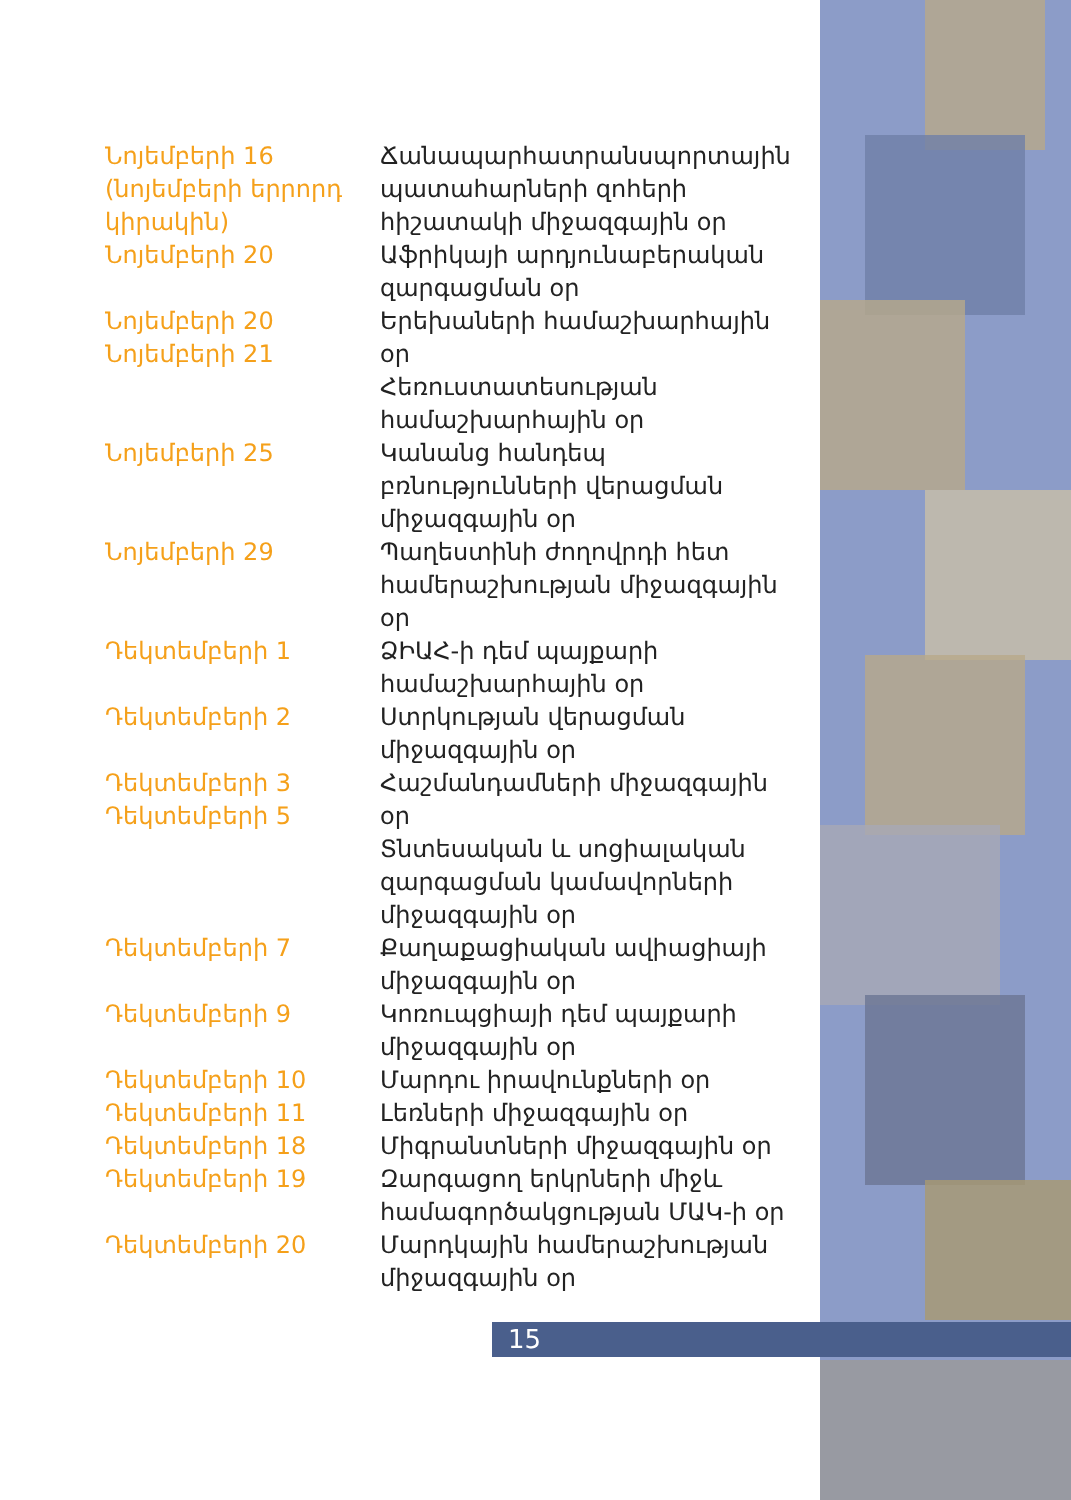| Նոյեմբերի 16 (նոյեմբերի երրորդ կիրակին) Նոյեմբերի 20 | Ճանապարհատրանսպորտային պատահարների զոհերի հիշատակի միջազգային օր Աֆրիկայի արդյունաբերական զարգացման օր |
| Նոյեմբերի 20 Նոյեմբերի 21 | Երեխաների համաշխարհային օր Հեռուստատեսության համաշխարհային օր |
| Նոյեմբերի 25 | Կանանց հանդեպ բռնությունների վերացման միջազգային օր |
| Նոյեմբերի 29 | Պաղեստինի ժողովրդի հետ համերաշխության միջազգային օր |
| Դեկտեմբերի 1 | ՁԻԱՀ-ի դեմ պայքարի համաշխարհային օր |
| Դեկտեմբերի 2 | Ստրկության վերացման միջազգային օր |
| Դեկտեմբերի 3 Դեկտեմբերի 5 | Հաշմանդամների միջազգային օր Տնտեսական և սոցիալական զարգացման կամավորների միջազգային օր |
| Դեկտեմբերի 7 | Քաղաքացիական ավիացիայի միջազգային օր |
| Դեկտեմբերի 9 | Կոռուպցիայի դեմ պայքարի միջազգային օր |
| Դեկտեմբերի 10 Դեկտեմբերի 11 Դեկտեմբերի 18 Դեկտեմբերի 19 | Մարդու իրավունքների օր Լեռների միջազգային օր Միգրանտների միջազգային օր Զարգացող երկրների միջև համագործակցության ՄԱԿ-ի օր |
| Դեկտեմբերի 20 | Մարդկային համերաշխության միջազգային օր |
15